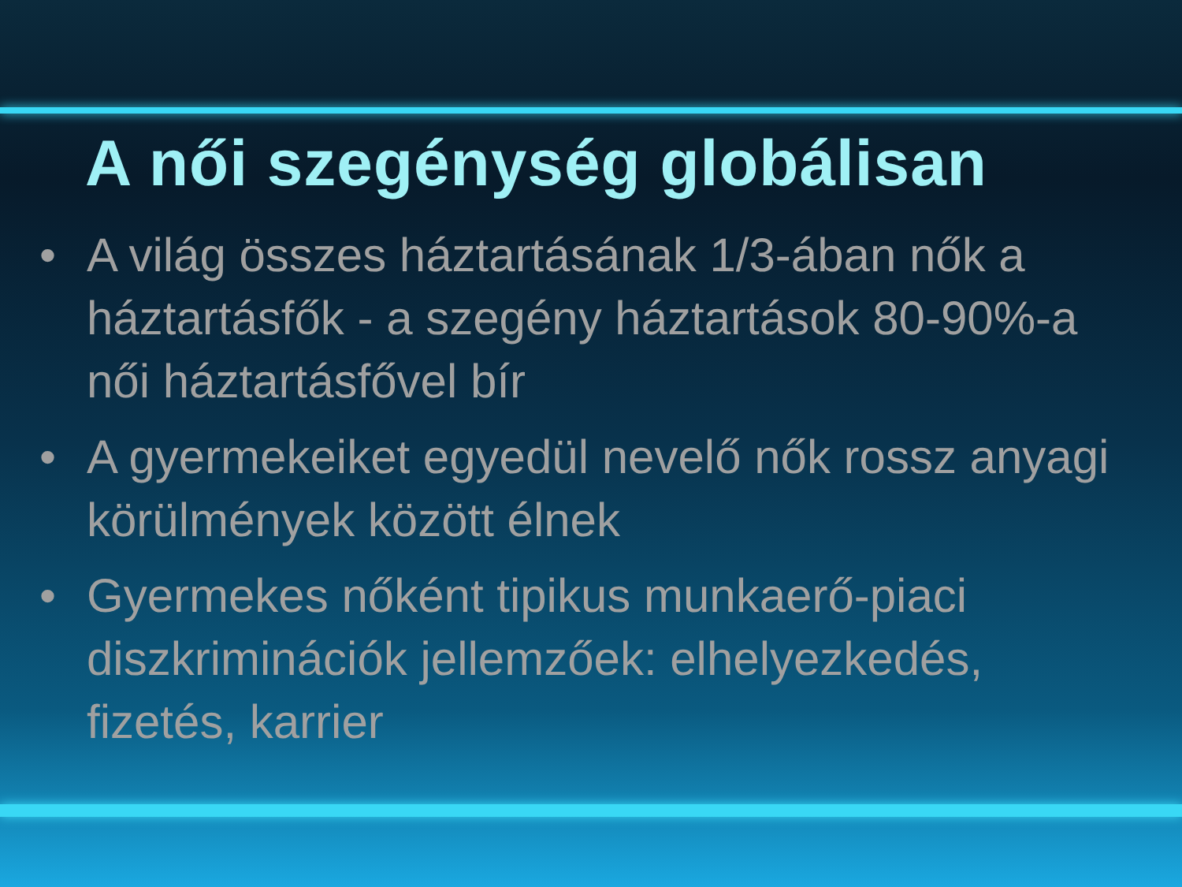A női szegénység globálisan
• A világ összes háztartásának 1/3-ában nők a háztartásfők - a szegény háztartások 80-90%-a női háztartásfővel bír
• A gyermekeiket egyedül nevelő nők rossz anyagi körülmények között élnek
• Gyermekes nőként tipikus munkaerő-piaci diszkriminációk jellemzőek: elhelyezkedés, fizetés, karrier